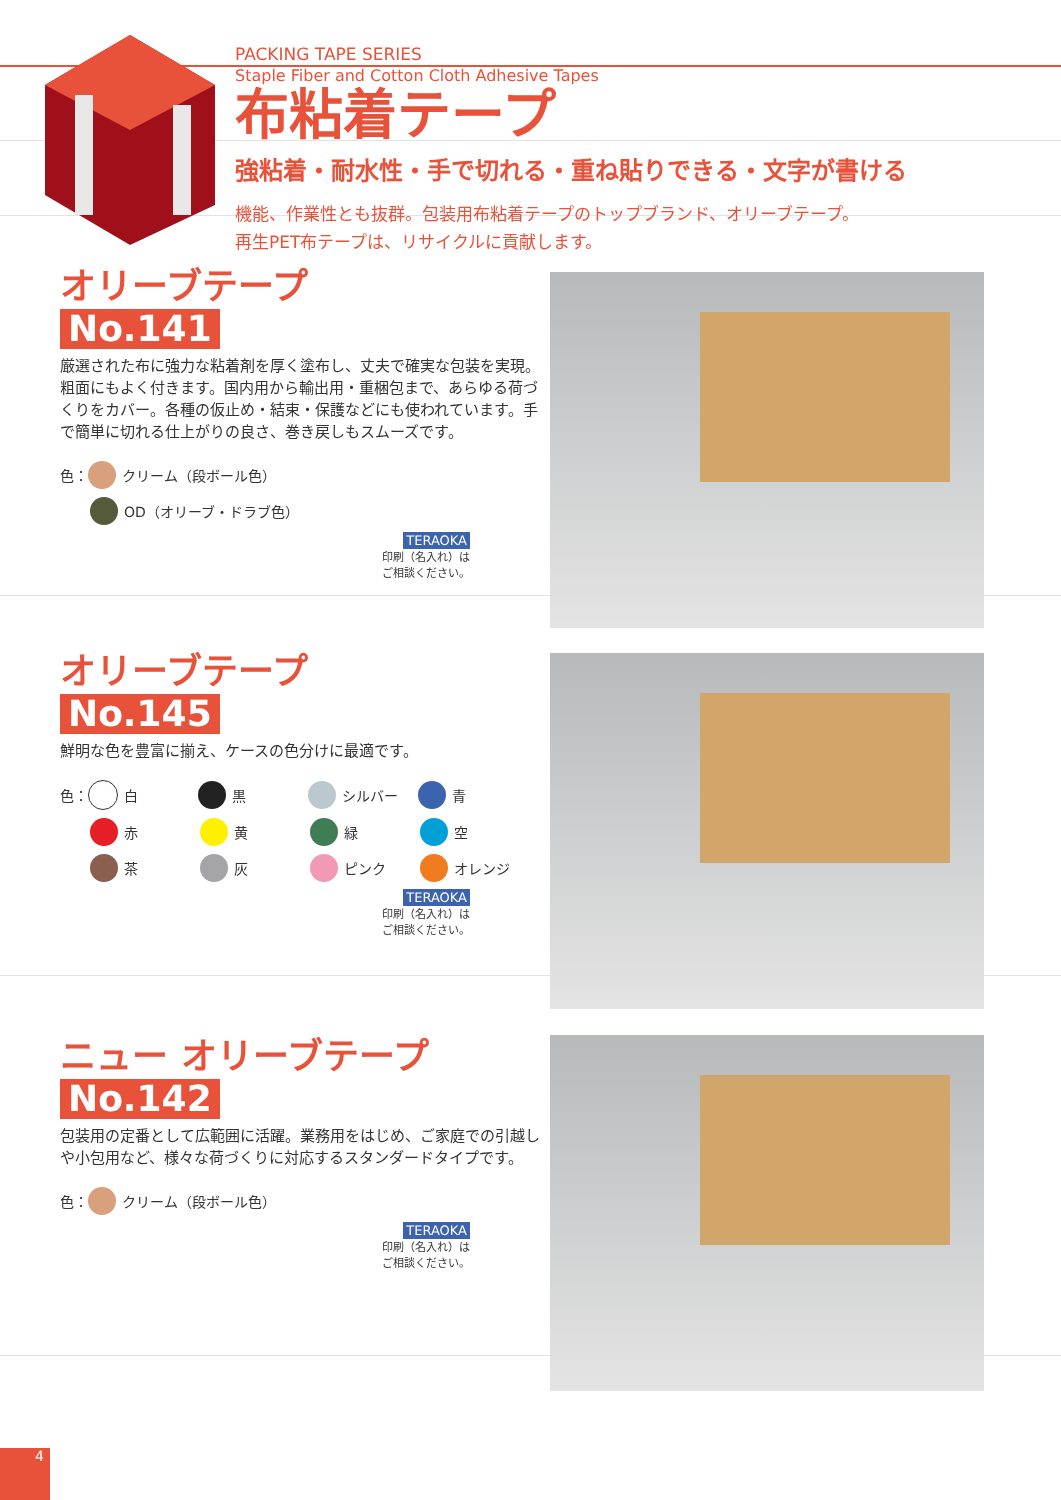PACKING TAPE SERIES
Staple Fiber and Cotton Cloth Adhesive Tapes
布粘着テープ
強粘着・耐水性・手で切れる・重ね貼りできる・文字が書ける
機能、作業性とも抜群。包装用布粘着テープのトップブランド、オリーブテープ。
再生PET布テープは、リサイクルに貢献します。
オリーブテープ
No.141
厳選された布に強力な粘着剤を厚く塗布し、丈夫で確実な包装を実現。粗面にもよく付きます。国内用から輸出用・重梱包まで、あらゆる荷づくりをカバー。各種の仮止め・結束・保護などにも使われています。手で簡単に切れる仕上がりの良さ、巻き戻しもスムーズです。
色： クリーム（段ボール色）
OD（オリーブ・ドラブ色）
TERAOKA
印刷（名入れ）は
ご相談ください。
オリーブテープ
No.145
鮮明な色を豊富に揃え、ケースの色分けに最適です。
色： 白 黒 シルバー 青
赤 黄 緑 空
茶 灰 ピンク オレンジ
TERAOKA
印刷（名入れ）は
ご相談ください。
ニュー オリーブテープ
No.142
包装用の定番として広範囲に活躍。業務用をはじめ、ご家庭での引越しや小包用など、様々な荷づくりに対応するスタンダードタイプです。
色： クリーム（段ボール色）
TERAOKA
印刷（名入れ）は
ご相談ください。
4